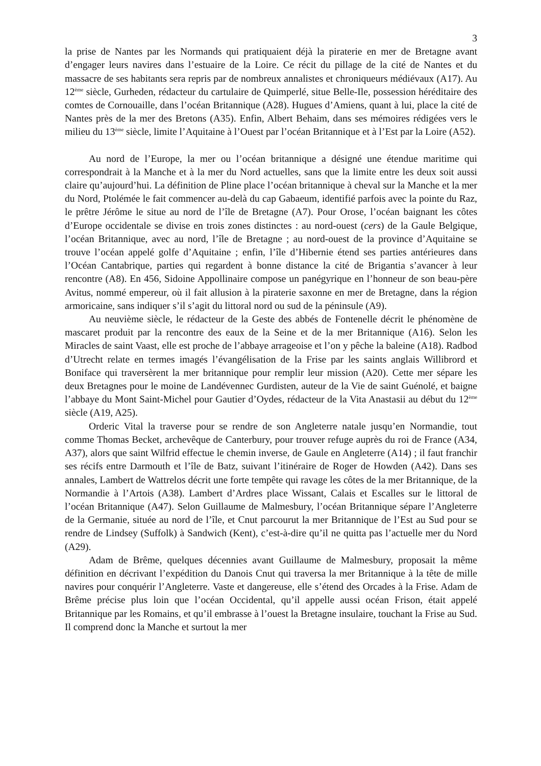3
la prise de Nantes par les Normands qui pratiquaient déjà la piraterie en mer de Bretagne avant d’engager leurs navires dans l’estuaire de la Loire. Ce récit du pillage de la cité de Nantes et du massacre de ses habitants sera repris par de nombreux annalistes et chroniqueurs médiévaux (A17). Au 12<sup>ème</sup> siècle, Gurheden, rédacteur du cartulaire de Quimperlé, situe Belle-Ile, possession héréditaire des comtes de Cornouaille, dans l’océan Britannique (A28). Hugues d’Amiens, quant à lui, place la cité de Nantes près de la mer des Bretons (A35). Enfin, Albert Behaim, dans ses mémoires rédigées vers le milieu du 13<sup>ème</sup> siècle, limite l’Aquitaine à l’Ouest par l’océan Britannique et à l’Est par la Loire (A52).
Au nord de l’Europe, la mer ou l’océan britannique a désigné une étendue maritime qui correspondrait à la Manche et à la mer du Nord actuelles, sans que la limite entre les deux soit aussi claire qu’aujourd’hui. La définition de Pline place l’océan britannique à cheval sur la Manche et la mer du Nord, Ptolémée le fait commencer au-delà du cap Gabaeum, identifié parfois avec la pointe du Raz, le prêtre Jérôme le situe au nord de l’île de Bretagne (A7). Pour Orose, l’océan baignant les côtes d’Europe occidentale se divise en trois zones distinctes : au nord-ouest (cers) de la Gaule Belgique, l’océan Britannique, avec au nord, l’île de Bretagne ; au nord-ouest de la province d’Aquitaine se trouve l’océan appelé golfe d’Aquitaine ; enfin, l’île d’Hibernie étend ses parties antérieures dans l’Océan Cantabrique, parties qui regardent à bonne distance la cité de Brigantia s’avancer à leur rencontre (A8). En 456, Sidoine Appollinaire compose un panégyrique en l’honneur de son beau-père Avitus, nommé empereur, où il fait allusion à la piraterie saxonne en mer de Bretagne, dans la région armoricaine, sans indiquer s’il s’agit du littoral nord ou sud de la péninsule (A9).
Au neuvième siècle, le rédacteur de la Geste des abbés de Fontenelle décrit le phénomène de mascaret produit par la rencontre des eaux de la Seine et de la mer Britannique (A16). Selon les Miracles de saint Vaast, elle est proche de l’abbaye arrageoise et l’on y pêche la baleine (A18). Radbod d’Utrecht relate en termes imagés l’évangélisation de la Frise par les saints anglais Willibrord et Boniface qui traversèrent la mer britannique pour remplir leur mission (A20). Cette mer sépare les deux Bretagnes pour le moine de Landévennec Gurdisten, auteur de la Vie de saint Guénolé, et baigne l’abbaye du Mont Saint-Michel pour Gautier d’Oydes, rédacteur de la Vita Anastasii au début du 12<sup>ème</sup> siècle (A19, A25).
Orderic Vital la traverse pour se rendre de son Angleterre natale jusqu’en Normandie, tout comme Thomas Becket, archevêque de Canterbury, pour trouver refuge auprès du roi de France (A34, A37), alors que saint Wilfrid effectue le chemin inverse, de Gaule en Angleterre (A14) ; il faut franchir ses récifs entre Darmouth et l’île de Batz, suivant l’itinéraire de Roger de Howden (A42). Dans ses annales, Lambert de Wattrelos décrit une forte tempête qui ravage les côtes de la mer Britannique, de la Normandie à l’Artois (A38). Lambert d’Ardres place Wissant, Calais et Escalles sur le littoral de l’océan Britannique (A47). Selon Guillaume de Malmesbury, l’océan Britannique sépare l’Angleterre de la Germanie, située au nord de l’île, et Cnut parcourut la mer Britannique de l’Est au Sud pour se rendre de Lindsey (Suffolk) à Sandwich (Kent), c’est-à-dire qu’il ne quitta pas l’actuelle mer du Nord (A29).
Adam de Brême, quelques décennies avant Guillaume de Malmesbury, proposait la même définition en décrivant l’expédition du Danois Cnut qui traversa la mer Britannique à la tête de mille navires pour conquérir l’Angleterre. Vaste et dangereuse, elle s’étend des Orcades à la Frise. Adam de Brême précise plus loin que l’océan Occidental, qu’il appelle aussi océan Frison, était appelé Britannique par les Romains, et qu’il embrasse à l’ouest la Bretagne insulaire, touchant la Frise au Sud. Il comprend donc la Manche et surtout la mer